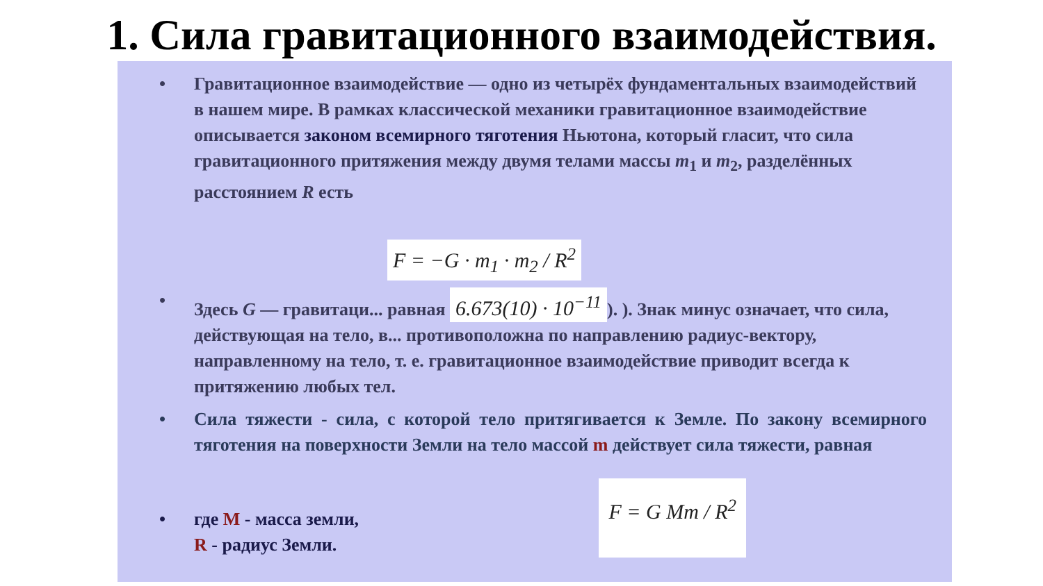1. Сила гравитационного взаимодействия.
• Гравитационное взаимодействие — одно из четырёх фундаментальных взаимодействий в нашем мире. В рамках классической механики гравитационное взаимодействие описывается законом всемирного тяготения Ньютона, который гласит, что сила гравитационного притяжения между двумя телами массы m<sub>1</sub> и m<sub>2</sub>, разделённых расстоянием R есть
F = −G · m<sub>1</sub> · m<sub>2</sub> / R<sup>2</sup>
• Здесь G — гравитаци... равная 6.673(10) · 10<sup>−11</sup>). ). Знак минус означает, что сила, действующая на тело, в... противоположна по направлению радиус-вектору, направленному на тело, т. е. гравитационное взаимодействие приводит всегда к притяжению любых тел.
• Сила тяжести - сила, с которой тело притягивается к Земле. По закону всемирного тяготения на поверхности Земли на тело массой m действует сила тяжести, равная
• где M - масса земли,
R - радиус Земли.
F = G Mm / R<sup>2</sup>